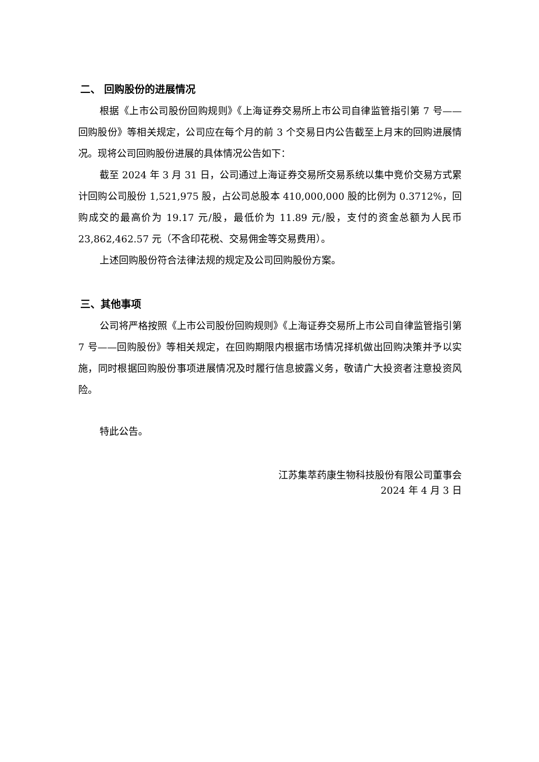二、 回购股份的进展情况
根据《上市公司股份回购规则》《上海证券交易所上市公司自律监管指引第 7 号——回购股份》等相关规定，公司应在每个月的前 3 个交易日内公告截至上月末的回购进展情况。现将公司回购股份进展的具体情况公告如下：
截至 2024 年 3 月 31 日，公司通过上海证券交易所交易系统以集中竞价交易方式累计回购公司股份 1,521,975 股，占公司总股本 410,000,000 股的比例为 0.3712%，回购成交的最高价为 19.17 元/股，最低价为 11.89 元/股，支付的资金总额为人民币 23,862,462.57 元（不含印花税、交易佣金等交易费用）。
上述回购股份符合法律法规的规定及公司回购股份方案。
三、其他事项
公司将严格按照《上市公司股份回购规则》《上海证券交易所上市公司自律监管指引第 7 号——回购股份》等相关规定，在回购期限内根据市场情况择机做出回购决策并予以实施，同时根据回购股份事项进展情况及时履行信息披露义务，敬请广大投资者注意投资风险。
特此公告。
江苏集萃药康生物科技股份有限公司董事会
2024 年 4 月 3 日